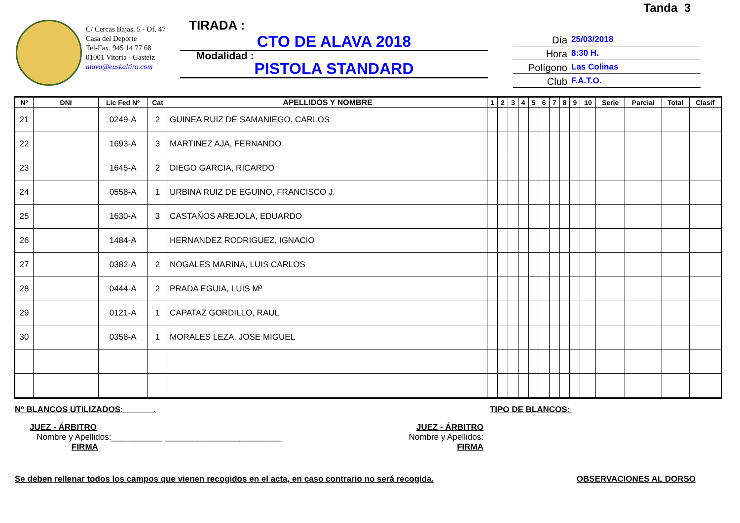Tanda_3
C/ Cercas Bajas, 5 - Of. 47
Casa del Deporte
Tel-Fax. 945 14 77 68
01001 Vitoria - Gasteiz
alava@euskaltiro.com
TIRADA :
CTO DE ALAVA 2018
Modalidad :
PISTOLA STANDARD
Día 25/03/2018
Hora 8:30 H.
Polígono Las Colinas
Club F.A.T.O.
| Nº | DNI | Lic Fed Nº | Cat | APELLIDOS Y NOMBRE | 1 | 2 | 3 | 4 | 5 | 6 | 7 | 8 | 9 | 10 | Serie | Parcial | Total | Clasif |
| --- | --- | --- | --- | --- | --- | --- | --- | --- | --- | --- | --- | --- | --- | --- | --- | --- | --- | --- |
| 21 | | 0249-A | 2 | GUINEA RUIZ DE SAMANIEGO, CARLOS | | | | | | | | | | | | | | |
| 22 | | 1693-A | 3 | MARTINEZ AJA, FERNANDO | | | | | | | | | | | | | | |
| 23 | | 1645-A | 2 | DIEGO GARCIA, RICARDO | | | | | | | | | | | | | | |
| 24 | | 0558-A | 1 | URBINA RUIZ DE EGUINO, FRANCISCO J. | | | | | | | | | | | | | | |
| 25 | | 1630-A | 3 | CASTAÑOS AREJOLA, EDUARDO | | | | | | | | | | | | | | |
| 26 | | 1484-A | | HERNANDEZ RODRIGUEZ, IGNACIO | | | | | | | | | | | | | | |
| 27 | | 0382-A | 2 | NOGALES MARINA, LUIS CARLOS | | | | | | | | | | | | | | |
| 28 | | 0444-A | 2 | PRADA EGUIA, LUIS Mª | | | | | | | | | | | | | | |
| 29 | | 0121-A | 1 | CAPATAZ GORDILLO, RAUL | | | | | | | | | | | | | | |
| 30 | | 0358-A | 1 | MORALES LEZA, JOSE MIGUEL | | | | | | | | | | | | | | |
Nº BLANCOS UTILIZADOS: ______. TIPO DE BLANCOS:
JUEZ - ÁRBITRO
Nombre y Apellidos:___________ _________________________
FIRMA
JUEZ - ÁRBITRO
Nombre y Apellidos:
FIRMA
Se deben rellenar todos los campos que vienen recogidos en el acta, en caso contrario no será recogida. OBSERVACIONES AL DORSO